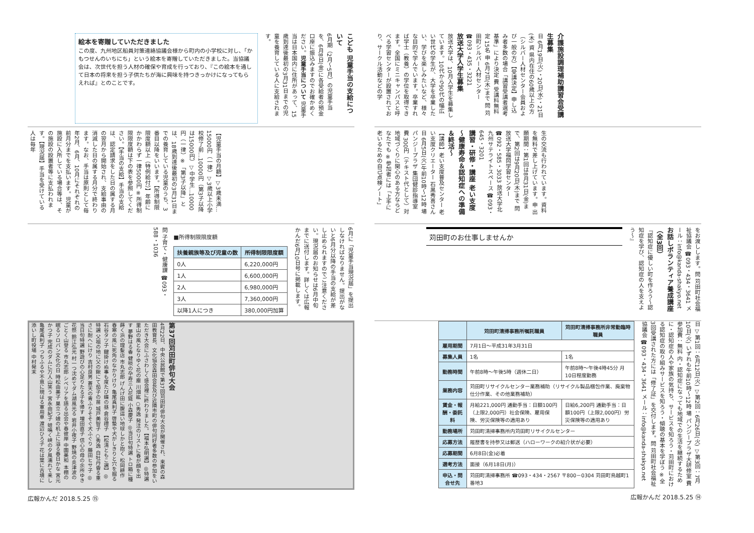こども 児童手当の支給について
6月期（2月～5月）の児童手当を、6月8日(金)に各受給者の預金口座に振込みますのでお確かめください。児童手当について 児童手当は日本国内に住所があって、15歳到達後最初の3月31日までの児童を養育している人に支給されます。
絵本を寄贈していただきました
この度、九州地区船員対策連絡協議会様から町内の小学校に対し、「かもつせんのいちにち」という絵本を寄贈していただきました。当協議会は、次世代を担う人材の確保や育成を行っており、『この絵本を通して日本の将来を担う子供たちが海に興味を持つきっかけになってもらえれば』とのことです。
【児童手当の月額】▽3歳未満…15000円（一律）▽3歳以上小学校修了前…10000円（第3子以降は15000円）▽中学生…10000円（一律）※「第3子以降」とは、18歳到達後最初の3月31日までの養育している児童のうち、3番目以降をいいます。【所得制限限度額以上（特例給付）】年齢にかかわらず一律5000円 ※所得制限限度額は下の表を参照してください。【手当の支給】手当の支給は、認定請求をした日の属する月の翌月から開始され、支給事由の消滅した日の属する月分で終わります。なお、手当は原則として毎年2月、6月、10月にそれぞれの前月分までを支払います。児童が施設に入所している場合等は、その施設の設置者等に支払われます。【現況届】手当を受けている人は毎年
6月に「児童手当現況届」を提出しなければなりません。提出がないと6月分以降の手当の支給が差し止められますのでご注意ください。現況届のお知らせは6月中旬までに送付します。詳しくは広報かんだ6月10日号に掲載します。
■所得制限限度額
| 扶養親族等及び児童の数 | 所得制限限度額 |
| --- | --- |
| 0人 | 6,220,000円 |
| 1人 | 6,600,000円 |
| 2人 | 6,980,000円 |
| 3人 | 7,360,000円 |
| 以降1人につき | 380,000円加算 |
問 子育て・健康課 ☎093・588・1036
第37回苅田町俳句大会
4月22日、中央公民館で第37回苅田町俳句大会が開催され、来賓の森田教育長、文化協会森田会長及び近隣市町の俳句同好者多数の参加をいただき大会にふさわしく盛会裡に終わりました。【福本弘明選】◎特選 里山の風となりゆく花の塵 川畑紘 ○秀逸 発注のリストに春が顔を出す 夢野はる香 健啖の卆寿三人花筵 小森慶子 ◎当日句特選 トロ箱に種蒔く浜の理髪店 市丸志郎 げんげ田に腹這い地球しかと抱く 松岡耕作 春寒の風に死角のなかりけり 亀尾真利子 啓蟄や犬がしきりと穴を掘る 石谷タツ子 鍵掛けぬ事も度たび蝶の昼 倉谷禮子 【松清ともこ選】◎特選 父祖の地に父の鍬にて茄子の苗 城戸美智子 ○秀逸 白牡丹昏る重さに耐へにけり 吉村良男 蒼天の青ふりそそぐ犬ふぐり 藤田ヒサ子 ◎当日句特選 野遊びの心足りたる子を帰す 増田直子 信心の母の余所ゆき花祭 鈴江弘光 村一つ沈めてダム湖風光る 岩井小夜子 野焼の炎津波のごとく山登る 市丸志郎 シベリアを語る出会や春彼岸 中園美和 本棚の眠るソロバン文化の日 時松由美子 巣立つ娘の机上に溢る春日かな 宮元かつ子 完成のダムに万人山笑う 宮永由紀子 蛙鳴く峡の夕風濡れて来し 亀尾真利子 つちふるや不意に現はる軍用車 渡辺ひろ子 花は葉に古墳に添いし町役場 中村発末
広報かんだ 2018.5.25 ⑮
介護施設調理補助講習会受講生募集
日 6月19日(火)・20日(水)・21日(木) 資 県内在住の60歳以上の方（シルバー人材センター会員および一般の方）【受講決定】申し込み者多数の場合「講習受講者選考基準」により決定 費 受講料無料 定 15名 申 6月7日(木)まで 問 苅田町シルバー人材センター ☎093・435・3221
放送大学入学生募集
放送大学は、10月入学生を募集しています。10代から90代の幅広い世代の学生が、大学を卒業したい、学びを楽しみたいなど、様々な目的で学んでいます。卒業すれば学士（教養）の学位を取得できます。全国にミニキャンパスと呼べる学習センターが設置されており、サークル活動などの学
生の交流も行われています。資料を無料で差し上げています。申 出願期間：第1回は8月31日(金)まで、第2回は9月20日(木)まで 問 放送大学福岡学習センター ☎092・585・3033 放送大学北九州サテライトスペース ☎093・645・3201
講習・研修・講座 老い支度～健康寿命＆認知症への準備＆終活～
【講師】老い支度普及センター 老い支度クリエーター 石黒秀喜さん 日 6月5日(火)午前10時～12時 場 パンジープラザ 集団健診指導室 費 300円（テキスト代として）対 地域づくりに関心のある方ならどなたでも ※参加者には「上手に老いるための自己点検ノート」
をお渡しします。問 苅田町社会福祉協議会 ☎093・434・3641 メール：info@kanda-shakyo.net
お話しボランティア養成講座（全3回）
『認知症に優しい町を作ろう～認知症を学び、認知症の人を支えよう～』
苅田町のお仕事しませんか
日 ▽第1回：6月12日(火) ▽第2回：6月26日(火) ▽第3回：7月10日(火) いずれも午前10時～12時 場 パンジープラザ大研修室 費 参加費：無料 内・認知症になっても地域での生活を継続するために・認知症の人や家族の気持ち、サービスを知ろう・苅田町における認知症の取り組みサービスを知ろう・傾聴の基本を学ぼう ※全3回受講された方には「修了証」を交付します。問 苅田町社会福祉協議会 ☎093・434・3641 メール：info@kanda-shakyo.net
| | 苅田町清掃事務所嘱託職員 | 苅田町清掃事務所非常勤臨時職員 |
| --- | --- | --- |
| 雇用期間 | 7月1日～平成31年3月31日 | |
| 募集人員 | 1名 | 1名 |
| 勤務時間 | 午前8時～午後5時（週休二日） | 午前8時～午後4時45分 月10日程度勤務 |
| 業務内容 | 苅田町リサイクルセンター業務補助（リサイクル製品梱包作業、廃棄物仕分作業、その他業務補助） | |
| 賃金・報酬・委託料 | 月給221,000円 通勤手当：日額100円（上限2,000円）社会保険、雇用保険、労災保険等の適用あり | 日給6,200円 通勤手当：日額100円（上限2,000円）労災保険等の適用あり |
| 勤務場所 | 苅田町清掃事務所内苅田町リサイクルセンター | |
| 応募方法 | 履歴書を持参又は郵送（ハローワークの紹介状が必要） | |
| 応募期間 | 6月8日(金)必着 | |
| 選考方法 | 面接（6月18日(月)） | |
| 申込・問合せ先 | 苅田町清掃事務所 ☎093・434・2567 〒800－0304 苅田町鳥越町1番地3 | |
広報かんだ 2018.5.25 ⑭